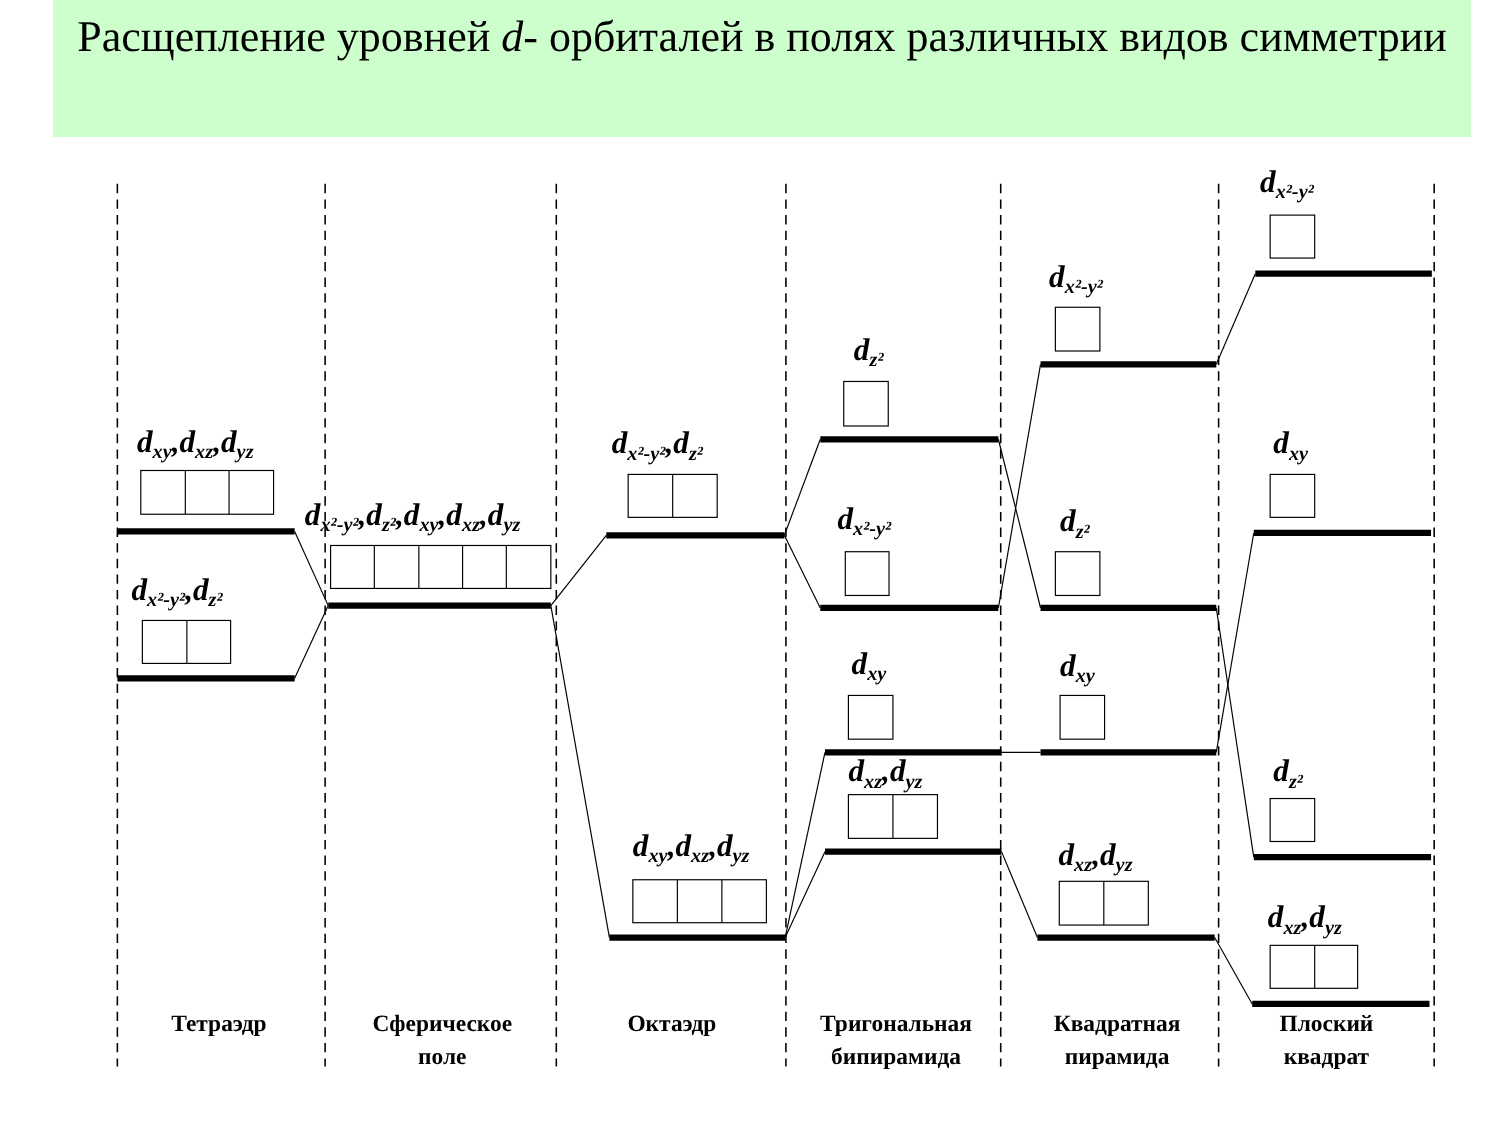Расщепление уровней d- орбиталей в полях различных видов симметрии
dxy,dxz,dyz
dx²-y²,dz²
dx²-y²,dz²,dxy,dxz,dyz
dx²-y²,dz²
dxy,dxz,dyz
dz²
dx²-y²
dxy
dxz,dyz
dx²-y²
dz²
dxy
dxz,dyz
dx²-y²
dxy
dz²
dxz,dyz
Тетраэдр
Сферическое
поле
Октаэдр
Тригональная
бипирамида
Квадратная
пирамида
Плоский
квадрат